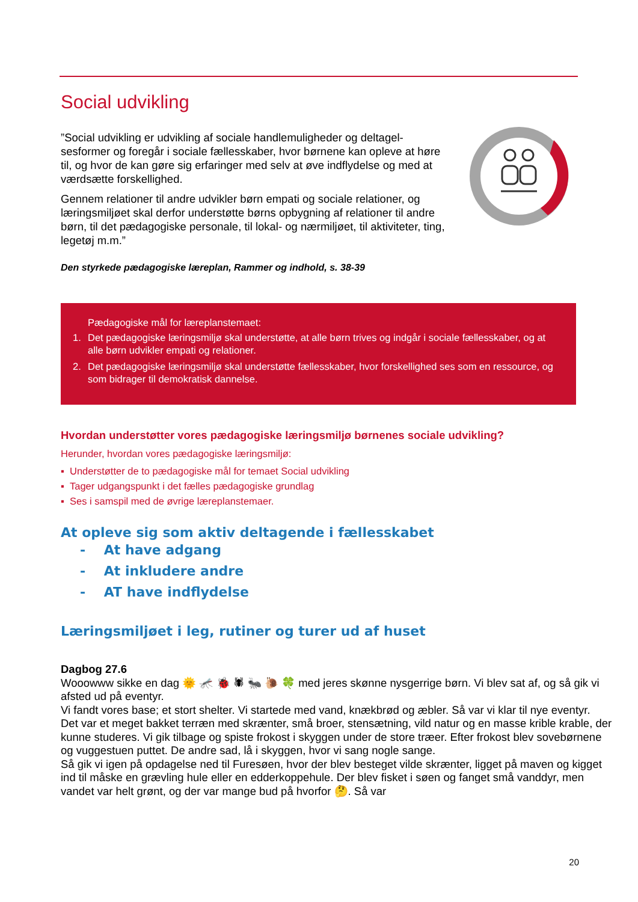Social udvikling
”Social udvikling er udvikling af sociale handlemuligheder og deltagel­sesformer og foregår i sociale fællesskaber, hvor børnene kan opleve at høre til, og hvor de kan gøre sig erfaringer med selv at øve indflydelse og med at værdsætte forskellighed.
Gennem relationer til andre udvikler børn empati og sociale relationer, og læringsmiljøet skal derfor understøtte børns opbygning af relationer til andre børn, til det pædagogiske personale, til lokal- og nærmiljøet, til aktiviteter, ting, legetøj m.m.”
Den styrkede pædagogiske læreplan, Rammer og indhold, s. 38-39
Pædagogiske mål for læreplanstemaet:
1. Det pædagogiske læringsmiljø skal understøtte, at alle børn trives og indgår i sociale fællesskaber, og at alle børn udvikler empati og relationer.
2. Det pædagogiske læringsmiljø skal understøtte fællesskaber, hvor forskellighed ses som en ressource, og som bidrager til demokratisk dannelse.
Hvordan understøtter vores pædagogiske læringsmiljø børnenes sociale udvikling?
Herunder, hvordan vores pædagogiske læringsmiljø:
▪ Understøtter de to pædagogiske mål for temaet Social udvikling
▪ Tager udgangspunkt i det fælles pædagogiske grundlag
▪ Ses i samspil med de øvrige læreplanstemaer.
At opleve sig som aktiv deltagende i fællesskabet
- At have adgang
- At inkludere andre
- AT have indflydelse
Læringsmiljøet i leg, rutiner og turer ud af huset
Dagbog 27.6
Wooowww sikke en dag 🌞 🦟 🐞 🕷 🐜 🐌 🍀 med jeres skønne nysgerrige børn. Vi blev sat af, og så gik vi afsted ud på eventyr.
Vi fandt vores base; et stort shelter. Vi startede med vand, knækbrød og æbler. Så var vi klar til nye eventyr.
Det var et meget bakket terræn med skrænter, små broer, stensætning, vild natur og en masse krible krable, der kunne studeres. Vi gik tilbage og spiste frokost i skyggen under de store træer. Efter frokost blev sovebørnene og vuggestuen puttet. De andre sad, lå i skyggen, hvor vi sang nogle sange.
Så gik vi igen på opdagelse ned til Furesøen, hvor der blev besteget vilde skrænter, ligget på maven og kigget ind til måske en grævling hule eller en edderkoppehule. Der blev fisket i søen og fanget små vanddyr, men vandet var helt grønt, og der var mange bud på hvorfor 🤔. Så var
20